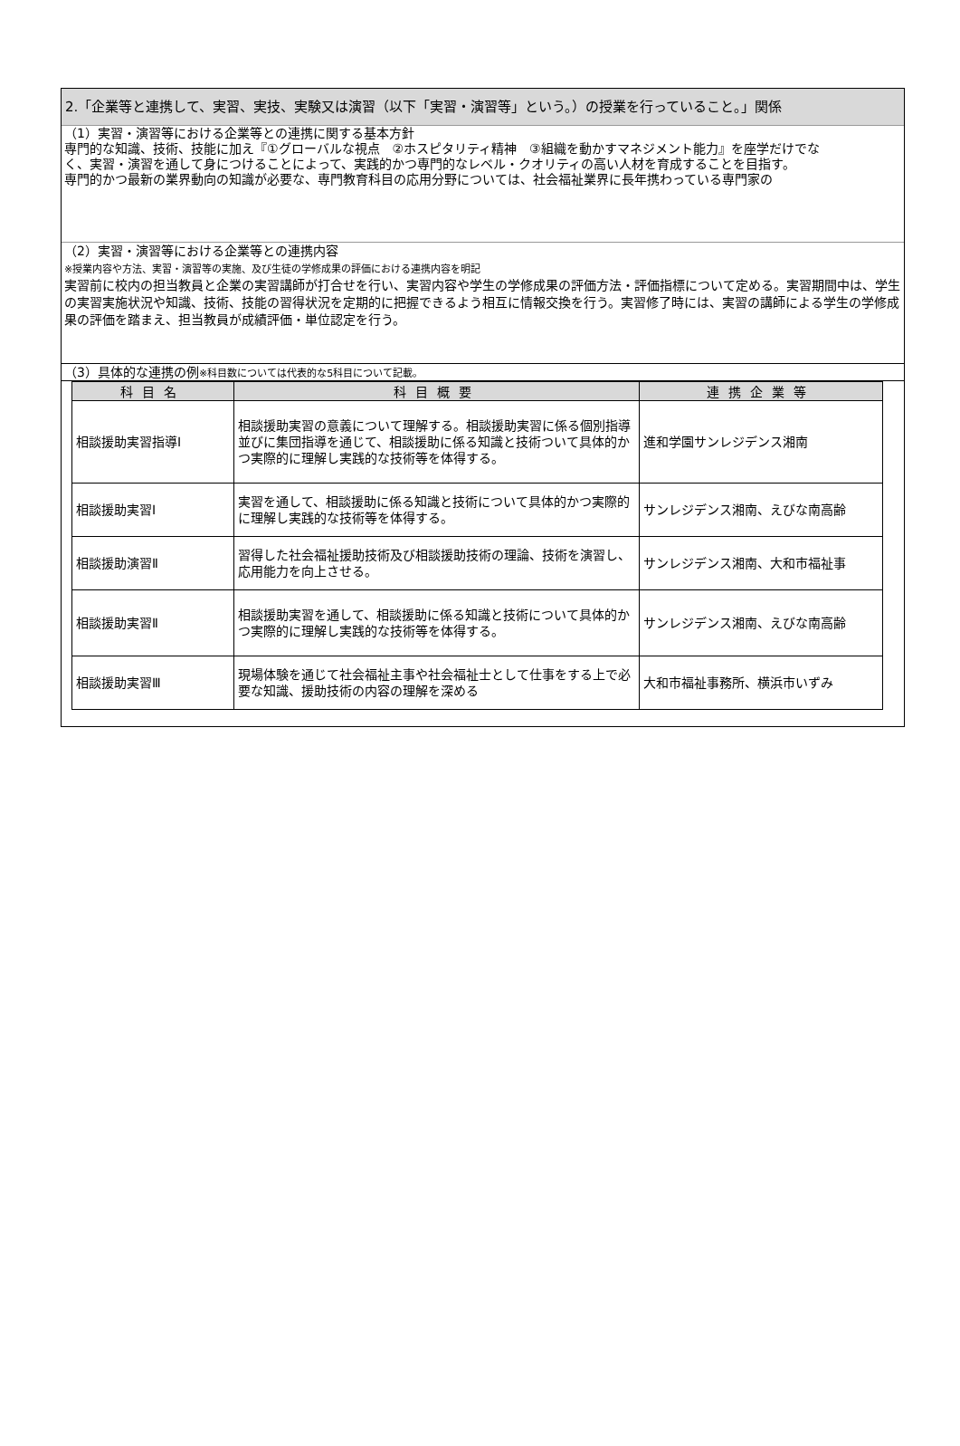2.「企業等と連携して、実習、実技、実験又は演習（以下「実習・演習等」という。）の授業を行っていること。」関係
（1）実習・演習等における企業等との連携に関する基本方針
専門的な知識、技術、技能に加え『①グローバルな視点　②ホスピタリティ精神　③組織を動かすマネジメント能力』を座学だけでな
く、実習・演習を通して身につけることによって、実践的かつ専門的なレベル・クオリティの高い人材を育成することを目指す。
専門的かつ最新の業界動向の知識が必要な、専門教育科目の応用分野については、社会福祉業界に長年携わっている専門家の
（2）実習・演習等における企業等との連携内容
※授業内容や方法、実習・演習等の実施、及び生徒の学修成果の評価における連携内容を明記
実習前に校内の担当教員と企業の実習講師が打合せを行い、実習内容や学生の学修成果の評価方法・評価指標について定める。実習期間中は、学生の実習実施状況や知識、技術、技能の習得状況を定期的に把握できるよう相互に情報交換を行う。実習修了時には、実習の講師による学生の学修成果の評価を踏まえ、担当教員が成績評価・単位認定を行う。
（3）具体的な連携の例※科目数については代表的な5科目について記載。
| 科目名 | 科目概要 | 連携企業等 |
| --- | --- | --- |
| 相談援助実習指導Ⅰ | 相談援助実習の意義について理解する。相談援助実習に係る個別指導並びに集団指導を通じて、相談援助に係る知識と技術ついて具体的かつ実際的に理解し実践的な技術等を体得する。 | 進和学園サンレジデンス湘南 |
| 相談援助実習Ⅰ | 実習を通して、相談援助に係る知識と技術について具体的かつ実際的に理解し実践的な技術等を体得する。 | サンレジデンス湘南、えびな南高齢 |
| 相談援助演習Ⅱ | 習得した社会福祉援助技術及び相談援助技術の理論、技術を演習し、応用能力を向上させる。 | サンレジデンス湘南、大和市福祉事 |
| 相談援助実習Ⅱ | 相談援助実習を通して、相談援助に係る知識と技術について具体的かつ実際的に理解し実践的な技術等を体得する。 | サンレジデンス湘南、えびな南高齢 |
| 相談援助実習Ⅲ | 現場体験を通じて社会福祉主事や社会福祉士として仕事をする上で必要な知識、援助技術の内容の理解を深める | 大和市福祉事務所、横浜市いずみ |